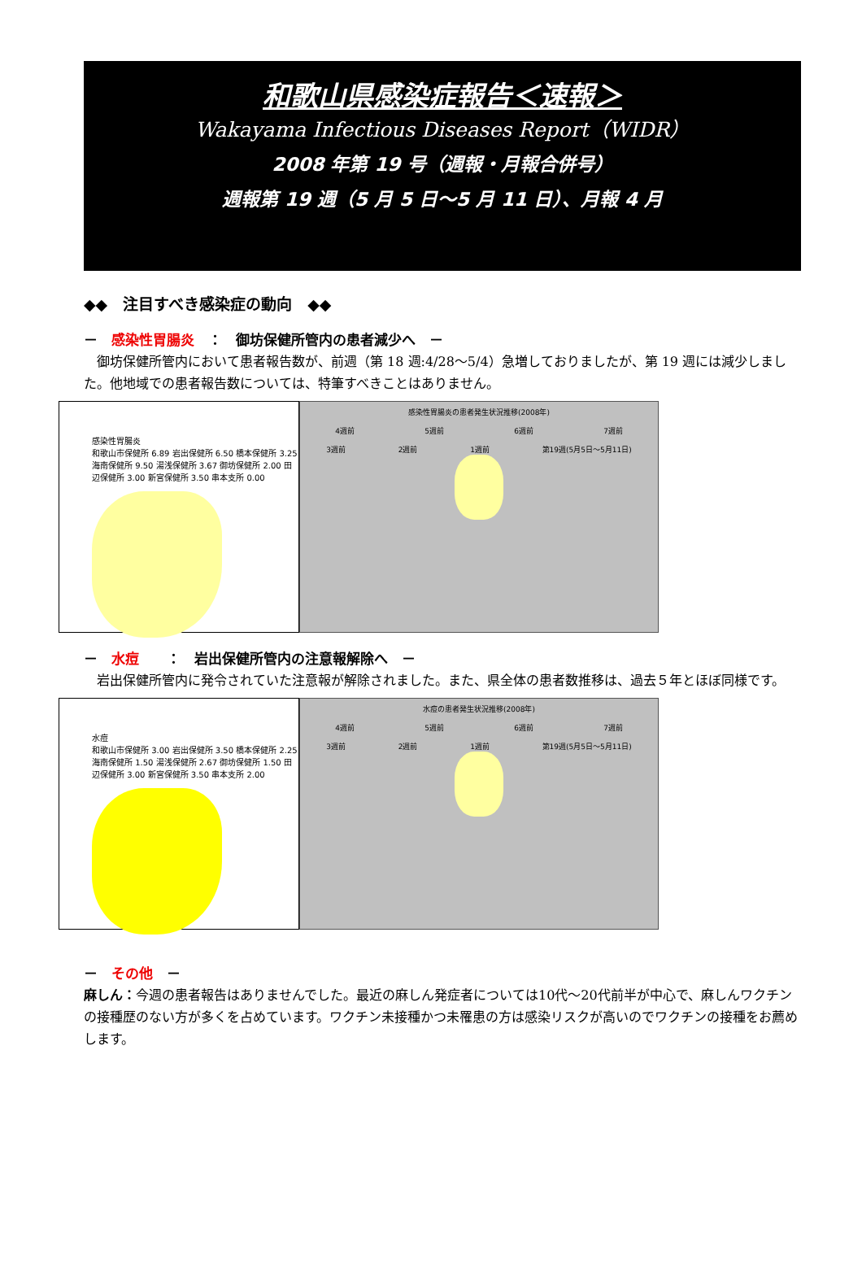和歌山県感染症報告＜速報＞
Wakayama Infectious Diseases Report（WIDR）
2008 年第 19 号（週報・月報合併号）
週報第 19 週（5 月 5 日～5 月 11 日）、月報 4 月
◆◆　注目すべき感染症の動向　◆◆
－　感染性胃腸炎　：　御坊保健所管内の患者減少へ　－
　御坊保健所管内において患者報告数が、前週（第 18 週:4/28～5/4）急増しておりましたが、第 19 週には減少しました。他地域での患者報告数については、特筆すべきことはありません。
感染性胃腸炎
和歌山市保健所 6.89 岩出保健所 6.50 橋本保健所 3.25 海南保健所 9.50 湯浅保健所 3.67 御坊保健所 2.00 田辺保健所 3.00 新宮保健所 3.50 串本支所 0.00
感染性胃腸炎の患者発生状況推移(2008年)
4週前 5週前 6週前 7週前
3週前 2週前 1週前 第19週(5月5日～5月11日)
－　水痘　　：　岩出保健所管内の注意報解除へ　－
　岩出保健所管内に発令されていた注意報が解除されました。また、県全体の患者数推移は、過去５年とほぼ同様です。
水痘
和歌山市保健所 3.00 岩出保健所 3.50 橋本保健所 2.25 海南保健所 1.50 湯浅保健所 2.67 御坊保健所 1.50 田辺保健所 3.00 新宮保健所 3.50 串本支所 2.00
水痘の患者発生状況推移(2008年)
4週前 5週前 6週前 7週前
3週前 2週前 1週前 第19週(5月5日～5月11日)
－　その他　－
麻しん：今週の患者報告はありませんでした。最近の麻しん発症者については10代～20代前半が中心で、麻しんワクチンの接種歴のない方が多くを占めています。ワクチン未接種かつ未罹患の方は感染リスクが高いのでワクチンの接種をお薦めします。